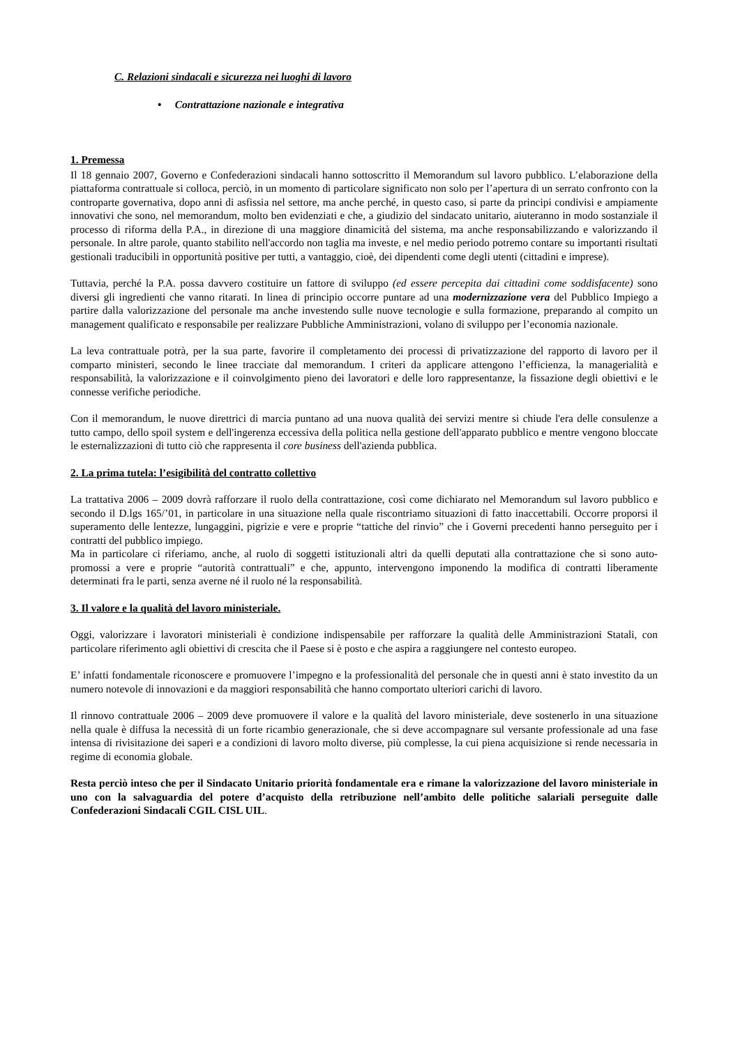C. Relazioni sindacali e sicurezza nei luoghi di lavoro
• Contrattazione nazionale e integrativa
1. Premessa
Il 18 gennaio 2007, Governo e Confederazioni sindacali hanno sottoscritto il Memorandum sul lavoro pubblico. L’elaborazione della piattaforma contrattuale si colloca, perciò, in un momento di particolare significato non solo per l’apertura di un serrato confronto con la controparte governativa, dopo anni di asfissia nel settore, ma anche perché, in questo caso, si parte da principi condivisi e ampiamente innovativi che sono, nel memorandum, molto ben evidenziati e che, a giudizio del sindacato unitario, aiuteranno in modo sostanziale il processo di riforma della P.A., in direzione di una maggiore dinamicità del sistema, ma anche responsabilizzando e valorizzando il personale. In altre parole, quanto stabilito nell'accordo non taglia ma investe, e nel medio periodo potremo contare su importanti risultati gestionali traducibili in opportunità positive per tutti, a vantaggio, cioè, dei dipendenti come degli utenti (cittadini e imprese).
Tuttavia, perché la P.A. possa davvero costituire un fattore di sviluppo (ed essere percepita dai cittadini come soddisfacente) sono diversi gli ingredienti che vanno ritarati. In linea di principio occorre puntare ad una modernizzazione vera del Pubblico Impiego a partire dalla valorizzazione del personale ma anche investendo sulle nuove tecnologie e sulla formazione, preparando al compito un management qualificato e responsabile per realizzare Pubbliche Amministrazioni, volano di sviluppo per l’economia nazionale.
La leva contrattuale potrà, per la sua parte, favorire il completamento dei processi di privatizzazione del rapporto di lavoro per il comparto ministeri, secondo le linee tracciate dal memorandum. I criteri da applicare attengono l’efficienza, la managerialità e responsabilità, la valorizzazione e il coinvolgimento pieno dei lavoratori e delle loro rappresentanze, la fissazione degli obiettivi e le connesse verifiche periodiche.
Con il memorandum, le nuove direttrici di marcia puntano ad una nuova qualità dei servizi mentre si chiude l'era delle consulenze a tutto campo, dello spoil system e dell'ingerenza eccessiva della politica nella gestione dell'apparato pubblico e mentre vengono bloccate le esternalizzazioni di tutto ciò che rappresenta il core business dell'azienda pubblica.
2. La prima tutela: l’esigibilità del contratto collettivo
La trattativa 2006 – 2009 dovrà rafforzare il ruolo della contrattazione, così come dichiarato nel Memorandum sul lavoro pubblico e secondo il D.lgs 165/’01, in particolare in una situazione nella quale riscontriamo situazioni di fatto inaccettabili. Occorre proporsi il superamento delle lentezze, lungaggini, pigrizie e vere e proprie “tattiche del rinvio” che i Governi precedenti hanno perseguito per i contratti del pubblico impiego.
Ma in particolare ci riferiamo, anche, al ruolo di soggetti istituzionali altri da quelli deputati alla contrattazione che si sono auto-promossi a vere e proprie “autorità contrattuali” e che, appunto, intervengono imponendo la modifica di contratti liberamente determinati fra le parti, senza averne né il ruolo né la responsabilità.
3. Il valore e la qualità del lavoro ministeriale.
Oggi, valorizzare i lavoratori ministeriali è condizione indispensabile per rafforzare la qualità delle Amministrazioni Statali, con particolare riferimento agli obiettivi di crescita che il Paese si è posto e che aspira a raggiungere nel contesto europeo.
E’ infatti fondamentale riconoscere e promuovere l’impegno e la professionalità del personale che in questi anni è stato investito da un numero notevole di innovazioni e da maggiori responsabilità che hanno comportato ulteriori carichi di lavoro.
Il rinnovo contrattuale 2006 – 2009 deve promuovere il valore e la qualità del lavoro ministeriale, deve sostenerlo in una situazione nella quale è diffusa la necessità di un forte ricambio generazionale, che si deve accompagnare sul versante professionale ad una fase intensa di rivisitazione dei saperi e a condizioni di lavoro molto diverse, più complesse, la cui piena acquisizione si rende necessaria in regime di economia globale.
Resta perciò inteso che per il Sindacato Unitario priorità fondamentale era e rimane la valorizzazione del lavoro ministeriale in uno con la salvaguardia del potere d’acquisto della retribuzione nell’ambito delle politiche salariali perseguite dalle Confederazioni Sindacali CGIL CISL UIL.